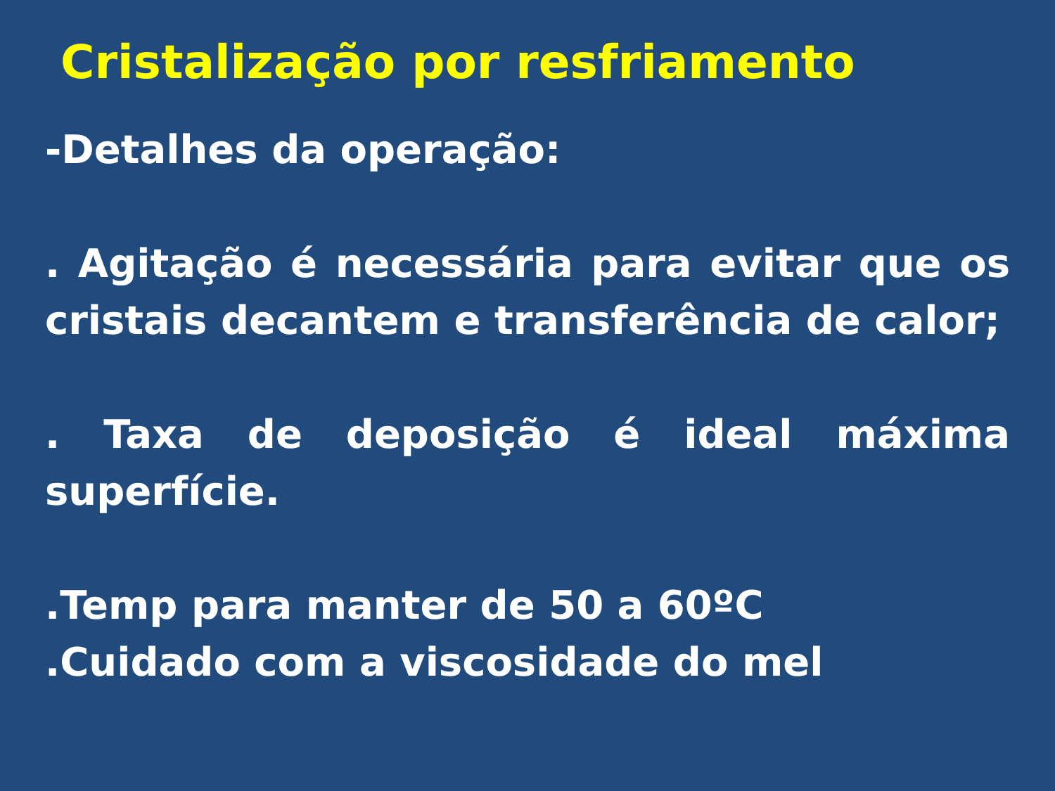Cristalização por resfriamento
-Detalhes da operação:
. Agitação é necessária para evitar que os cristais decantem e transferência de calor;
. Taxa de deposição é ideal máxima superfície.
.Temp para manter de 50 a 60ºC
.Cuidado com a viscosidade do mel